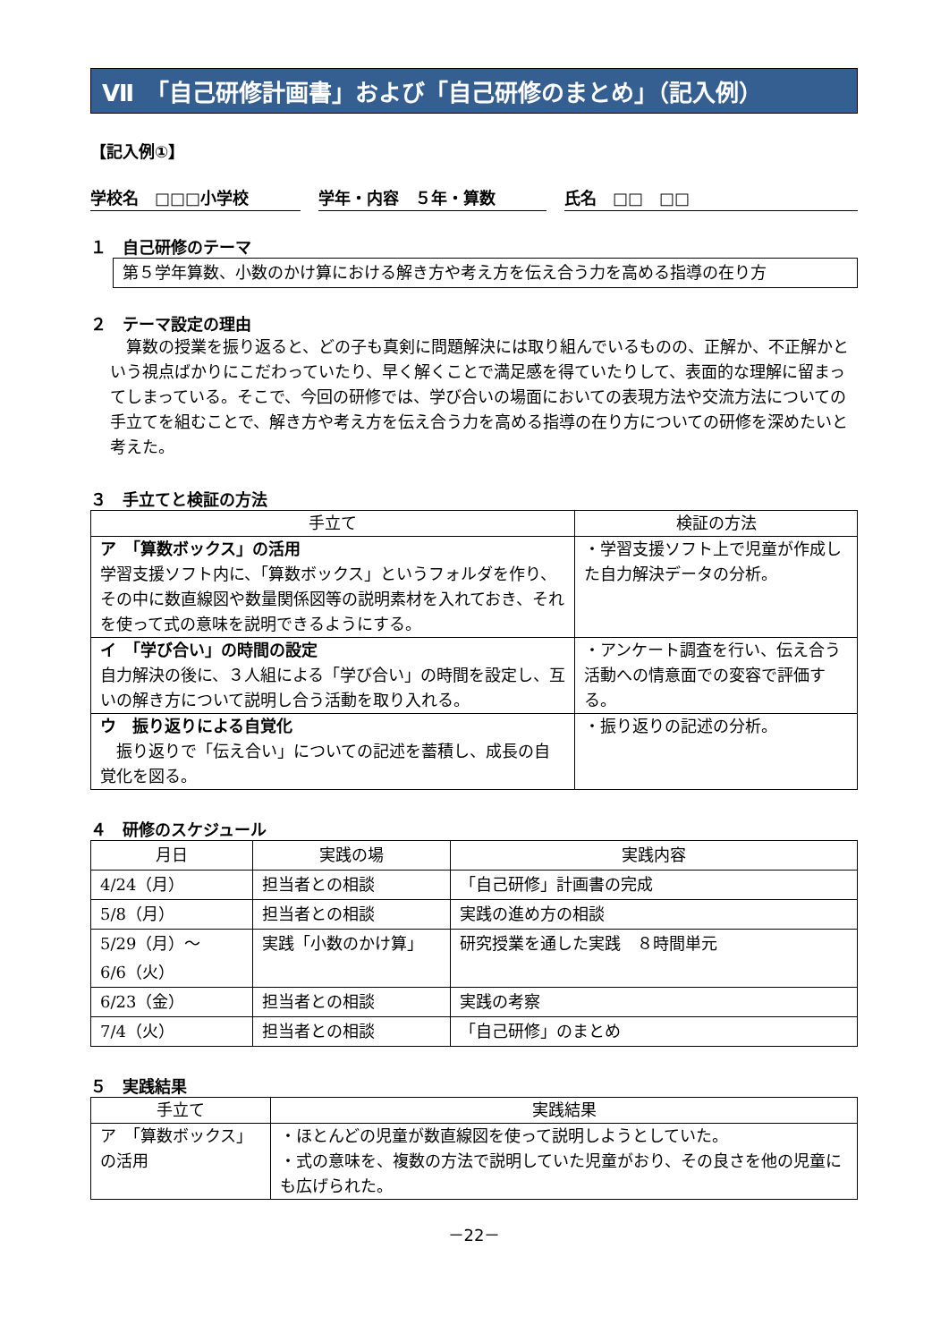Ⅶ　「自己研修計画書」および「自己研修のまとめ」（記入例）
【記入例①】
学校名　□□□小学校 学年・内容　５年・算数 氏名　□□　□□
１　自己研修のテーマ
第５学年算数、小数のかけ算における解き方や考え方を伝え合う力を高める指導の在り方
２　テーマ設定の理由
　算数の授業を振り返ると、どの子も真剣に問題解決には取り組んでいるものの、正解か、不正解かという視点ばかりにこだわっていたり、早く解くことで満足感を得ていたりして、表面的な理解に留まってしまっている。そこで、今回の研修では、学び合いの場面においての表現方法や交流方法についての手立てを組むことで、解き方や考え方を伝え合う力を高める指導の在り方についての研修を深めたいと考えた。
３　手立てと検証の方法
| 手立て | 検証の方法 |
| --- | --- |
| ア 「算数ボックス」の活用 学習支援ソフト内に、「算数ボックス」というフォルダを作り、その中に数直線図や数量関係図等の説明素材を入れておき、それを使って式の意味を説明できるようにする。 | ・学習支援ソフト上で児童が作成した自力解決データの分析。 |
| イ 「学び合い」の時間の設定 自力解決の後に、３人組による「学び合い」の時間を設定し、互いの解き方について説明し合う活動を取り入れる。 | ・アンケート調査を行い、伝え合う活動への情意面での変容で評価する。 |
| ウ 振り返りによる自覚化 振り返りで「伝え合い」についての記述を蓄積し、成長の自覚化を図る。 | ・振り返りの記述の分析。 |
４　研修のスケジュール
| 月日 | 実践の場 | 実践内容 |
| --- | --- | --- |
| 4/24（月） | 担当者との相談 | 「自己研修」計画書の完成 |
| 5/8（月） | 担当者との相談 | 実践の進め方の相談 |
| 5/29（月）～ 6/6（火） | 実践「小数のかけ算」 | 研究授業を通した実践 ８時間単元 |
| 6/23（金） | 担当者との相談 | 実践の考察 |
| 7/4（火） | 担当者との相談 | 「自己研修」のまとめ |
５　実践結果
| 手立て | 実践結果 |
| --- | --- |
| ア 「算数ボックス」の活用 | ・ほとんどの児童が数直線図を使って説明しようとしていた。 ・式の意味を、複数の方法で説明していた児童がおり、その良さを他の児童にも広げられた。 |
－22－